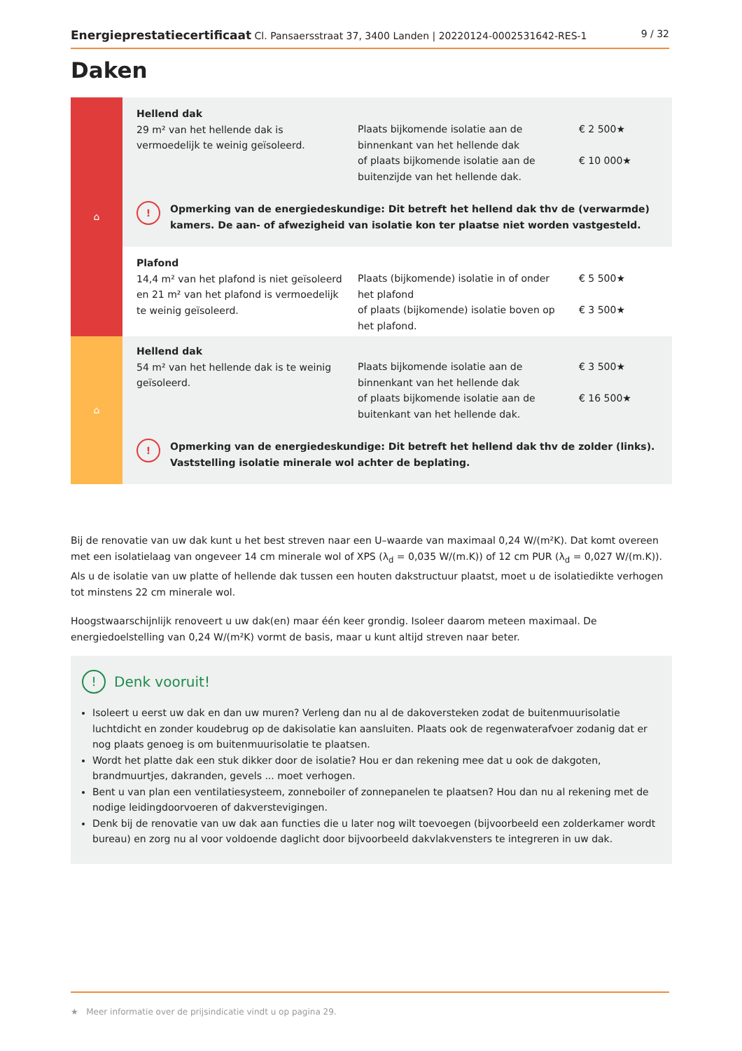Energieprestatiecertificaat Cl. Pansaersstraat 37, 3400 Landen | 20220124-0002531642-RES-1 9 / 32
Daken
| ⌂ | Hellend dak 29 m² van het hellende dak is vermoedelijk te weinig geïsoleerd. | Plaats bijkomende isolatie aan de binnenkant van het hellende dak of plaats bijkomende isolatie aan de buitenzijde van het hellende dak. | € 2 500★ € 10 000★ |
| | ! Opmerking van de energiedeskundige: Dit betreft het hellend dak thv de (verwarmde) kamers. De aan- of afwezigheid van isolatie kon ter plaatse niet worden vastgesteld. | | |
| | Plafond 14,4 m² van het plafond is niet geïsoleerd en 21 m² van het plafond is vermoedelijk te weinig geïsoleerd. | Plaats (bijkomende) isolatie in of onder het plafond of plaats (bijkomende) isolatie boven op het plafond. | € 5 500★ € 3 500★ |
| ⌂ | Hellend dak 54 m² van het hellende dak is te weinig geïsoleerd. | Plaats bijkomende isolatie aan de binnenkant van het hellende dak of plaats bijkomende isolatie aan de buitenkant van het hellende dak. | € 3 500★ € 16 500★ |
| | ! Opmerking van de energiedeskundige: Dit betreft het hellend dak thv de zolder (links). Vaststelling isolatie minerale wol achter de beplating. | | |
Bij de renovatie van uw dak kunt u het best streven naar een U–waarde van maximaal 0,24 W/(m²K). Dat komt overeen met een isolatielaag van ongeveer 14 cm minerale wol of XPS (λ<sub>d</sub> = 0,035 W/(m.K)) of 12 cm PUR (λ<sub>d</sub> = 0,027 W/(m.K)). Als u de isolatie van uw platte of hellende dak tussen een houten dakstructuur plaatst, moet u de isolatiedikte verhogen tot minstens 22 cm minerale wol.
Hoogstwaarschijnlijk renoveert u uw dak(en) maar één keer grondig. Isoleer daarom meteen maximaal. De energiedoelstelling van 0,24 W/(m²K) vormt de basis, maar u kunt altijd streven naar beter.
! Denk vooruit!
Isoleert u eerst uw dak en dan uw muren? Verleng dan nu al de dakoversteken zodat de buitenmuurisolatie luchtdicht en zonder koudebrug op de dakisolatie kan aansluiten. Plaats ook de regenwaterafvoer zodanig dat er nog plaats genoeg is om buitenmuurisolatie te plaatsen.
Wordt het platte dak een stuk dikker door de isolatie? Hou er dan rekening mee dat u ook de dakgoten, brandmuurtjes, dakranden, gevels ... moet verhogen.
Bent u van plan een ventilatiesysteem, zonneboiler of zonnepanelen te plaatsen? Hou dan nu al rekening met de nodige leidingdoorvoeren of dakverstevigingen.
Denk bij de renovatie van uw dak aan functies die u later nog wilt toevoegen (bijvoorbeeld een zolderkamer wordt bureau) en zorg nu al voor voldoende daglicht door bijvoorbeeld dakvlakvensters te integreren in uw dak.
★ Meer informatie over de prijsindicatie vindt u op pagina 29.